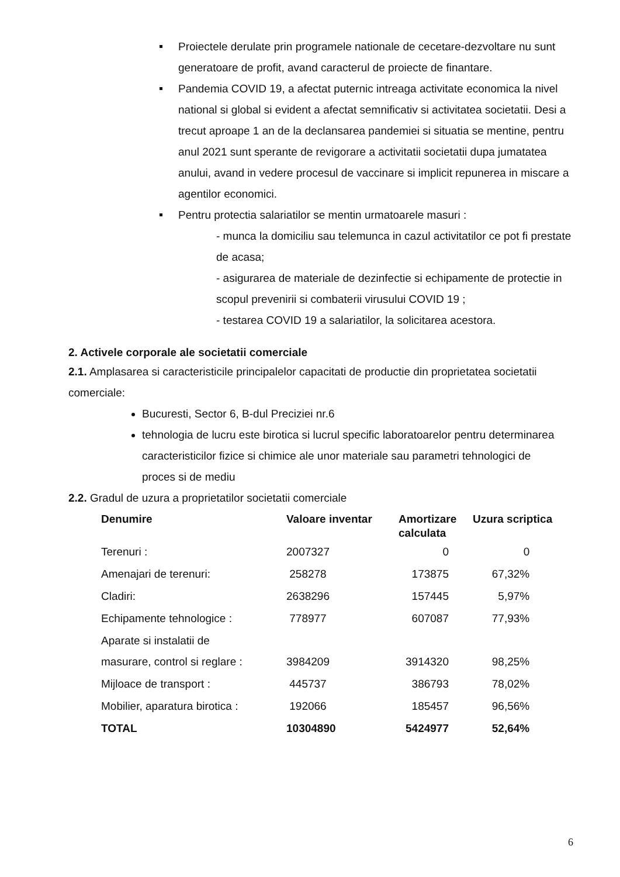Proiectele derulate prin programele nationale de cecetare-dezvoltare nu sunt generatoare de profit, avand caracterul de proiecte de finantare.
Pandemia COVID 19, a afectat puternic intreaga activitate economica la nivel national si global si evident a afectat semnificativ si activitatea societatii. Desi a trecut aproape 1 an de la declansarea pandemiei si situatia se mentine, pentru anul 2021 sunt sperante de revigorare a activitatii societatii dupa jumatatea anului, avand in vedere procesul de vaccinare si implicit repunerea in miscare a agentilor economici.
Pentru protectia salariatilor se mentin urmatoarele masuri :
- munca la domiciliu sau telemunca in cazul activitatilor ce pot fi prestate de acasa;
- asigurarea de materiale de dezinfectie si echipamente de protectie in scopul prevenirii si combaterii virusului COVID 19 ;
- testarea COVID 19 a salariatilor, la solicitarea acestora.
2. Activele corporale ale societatii comerciale
2.1. Amplasarea si caracteristicile principalelor capacitati de productie din proprietatea societatii comerciale:
Bucuresti, Sector 6, B-dul Preciziei nr.6
tehnologia de lucru este birotica si lucrul specific laboratoarelor pentru determinarea caracteristicilor fizice si chimice ale unor materiale sau parametri tehnologici de proces si de mediu
2.2. Gradul de uzura a proprietatilor societatii comerciale
| Denumire | Valoare inventar | Amortizare calculata | Uzura scriptica |
| --- | --- | --- | --- |
| Terenuri : | 2007327 | 0 | 0 |
| Amenajari de terenuri: | 258278 | 173875 | 67,32% |
| Cladiri: | 2638296 | 157445 | 5,97% |
| Echipamente tehnologice : | 778977 | 607087 | 77,93% |
| Aparate si instalatii de masurare, control si reglare : | 3984209 | 3914320 | 98,25% |
| Mijloace de transport : | 445737 | 386793 | 78,02% |
| Mobilier, aparatura birotica : | 192066 | 185457 | 96,56% |
| TOTAL | 10304890 | 5424977 | 52,64% |
6